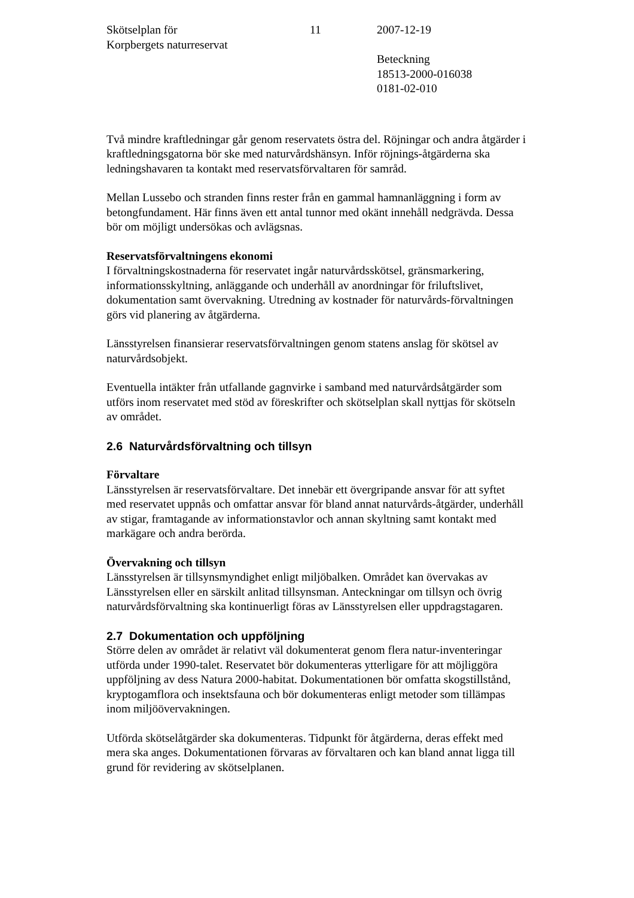Skötselplan för
Korpbergets naturreservat
11 2007-12-19
Beteckning
18513-2000-016038
0181-02-010
Två mindre kraftledningar går genom reservatets östra del. Röjningar och andra åtgärder i kraftledningsgatorna bör ske med naturvårdshänsyn. Inför röjnings-åtgärderna ska ledningshavaren ta kontakt med reservatsförvaltaren för samråd.
Mellan Lussebo och stranden finns rester från en gammal hamnanläggning i form av betongfundament. Här finns även ett antal tunnor med okänt innehåll nedgrävda. Dessa bör om möjligt undersökas och avlägsnas.
Reservatsförvaltningens ekonomi
I förvaltningskostnaderna för reservatet ingår naturvårdsskötsel, gränsmarkering, informationsskyltning, anläggande och underhåll av anordningar för friluftslivet, dokumentation samt övervakning. Utredning av kostnader för naturvårds-förvaltningen görs vid planering av åtgärderna.
Länsstyrelsen finansierar reservatsförvaltningen genom statens anslag för skötsel av naturvårdsobjekt.
Eventuella intäkter från utfallande gagnvirke i samband med naturvårdsåtgärder som utförs inom reservatet med stöd av föreskrifter och skötselplan skall nyttjas för skötseln av området.
2.6 Naturvårdsförvaltning och tillsyn
Förvaltare
Länsstyrelsen är reservatsförvaltare. Det innebär ett övergripande ansvar för att syftet med reservatet uppnås och omfattar ansvar för bland annat naturvårds-åtgärder, underhåll av stigar, framtagande av informationstavlor och annan skyltning samt kontakt med markägare och andra berörda.
Övervakning och tillsyn
Länsstyrelsen är tillsynsmyndighet enligt miljöbalken. Området kan övervakas av Länsstyrelsen eller en särskilt anlitad tillsynsman. Anteckningar om tillsyn och övrig naturvårdsförvaltning ska kontinuerligt föras av Länsstyrelsen eller uppdragstagaren.
2.7 Dokumentation och uppföljning
Större delen av området är relativt väl dokumenterat genom flera natur-inventeringar utförda under 1990-talet. Reservatet bör dokumenteras ytterligare för att möjliggöra uppföljning av dess Natura 2000-habitat. Dokumentationen bör omfatta skogstillstånd, kryptogamflora och insektsfauna och bör dokumenteras enligt metoder som tillämpas inom miljöövervakningen.
Utförda skötselåtgärder ska dokumenteras. Tidpunkt för åtgärderna, deras effekt med mera ska anges. Dokumentationen förvaras av förvaltaren och kan bland annat ligga till grund för revidering av skötselplanen.